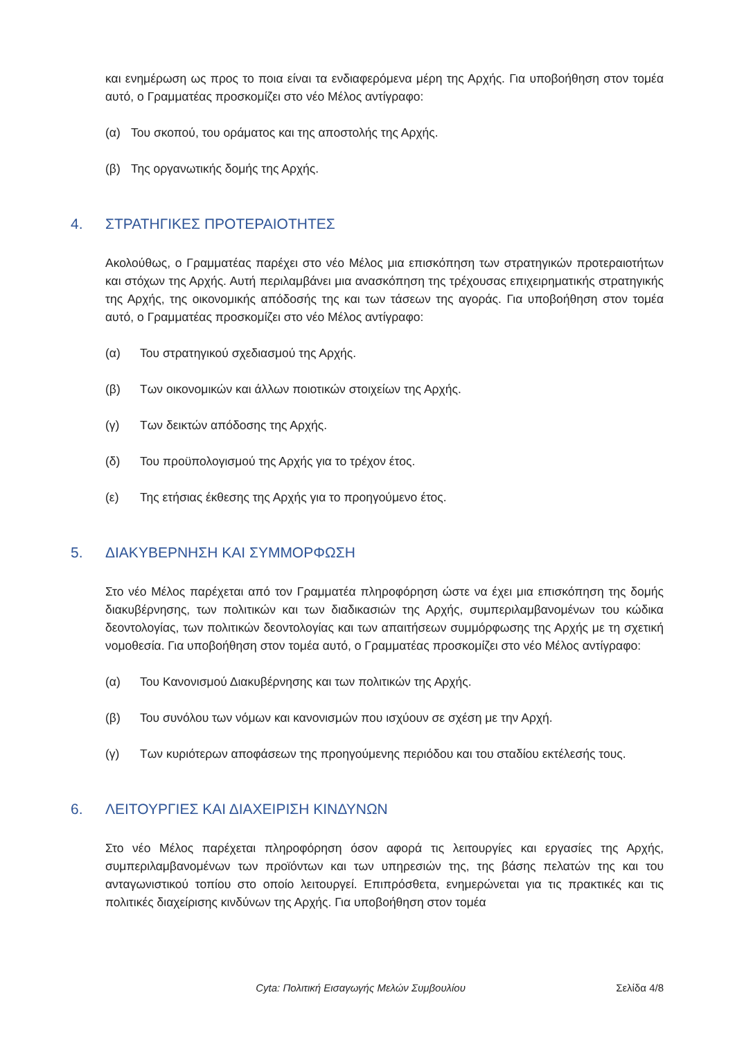και ενημέρωση ως προς το ποια είναι τα ενδιαφερόμενα μέρη της Αρχής. Για υποβοήθηση στον τομέα αυτό, ο Γραμματέας προσκομίζει στο νέο Μέλος αντίγραφο:
(α) Του σκοπού, του οράματος και της αποστολής της Αρχής.
(β) Της οργανωτικής δομής της Αρχής.
4. ΣΤΡΑΤΗΓΙΚΕΣ ΠΡΟΤΕΡΑΙΟΤΗΤΕΣ
Ακολούθως, ο Γραμματέας παρέχει στο νέο Μέλος μια επισκόπηση των στρατηγικών προτεραιοτήτων και στόχων της Αρχής. Αυτή περιλαμβάνει μια ανασκόπηση της τρέχουσας επιχειρηματικής στρατηγικής της Αρχής, της οικονομικής απόδοσής της και των τάσεων της αγοράς. Για υποβοήθηση στον τομέα αυτό, ο Γραμματέας προσκομίζει στο νέο Μέλος αντίγραφο:
(α) Του στρατηγικού σχεδιασμού της Αρχής.
(β) Των οικονομικών και άλλων ποιοτικών στοιχείων της Αρχής.
(γ) Των δεικτών απόδοσης της Αρχής.
(δ) Του προϋπολογισμού της Αρχής για το τρέχον έτος.
(ε) Της ετήσιας έκθεσης της Αρχής για το προηγούμενο έτος.
5. ΔΙΑΚΥΒΕΡΝΗΣΗ ΚΑΙ ΣΥΜΜΟΡΦΩΣΗ
Στο νέο Μέλος παρέχεται από τον Γραμματέα πληροφόρηση ώστε να έχει μια επισκόπηση της δομής διακυβέρνησης, των πολιτικών και των διαδικασιών της Αρχής, συμπεριλαμβανομένων του κώδικα δεοντολογίας, των πολιτικών δεοντολογίας και των απαιτήσεων συμμόρφωσης της Αρχής με τη σχετική νομοθεσία. Για υποβοήθηση στον τομέα αυτό, ο Γραμματέας προσκομίζει στο νέο Μέλος αντίγραφο:
(α) Του Κανονισμού Διακυβέρνησης και των πολιτικών της Αρχής.
(β) Του συνόλου των νόμων και κανονισμών που ισχύουν σε σχέση με την Αρχή.
(γ) Των κυριότερων αποφάσεων της προηγούμενης περιόδου και του σταδίου εκτέλεσής τους.
6. ΛΕΙΤΟΥΡΓΙΕΣ ΚΑΙ ΔΙΑΧΕΙΡΙΣΗ ΚΙΝΔΥΝΩΝ
Στο νέο Μέλος παρέχεται πληροφόρηση όσον αφορά τις λειτουργίες και εργασίες της Αρχής, συμπεριλαμβανομένων των προϊόντων και των υπηρεσιών της, της βάσης πελατών της και του ανταγωνιστικού τοπίου στο οποίο λειτουργεί. Επιπρόσθετα, ενημερώνεται για τις πρακτικές και τις πολιτικές διαχείρισης κινδύνων της Αρχής. Για υποβοήθηση στον τομέα
Cyta: Πολιτική Εισαγωγής Μελών Συμβουλίου Σελίδα 4/8